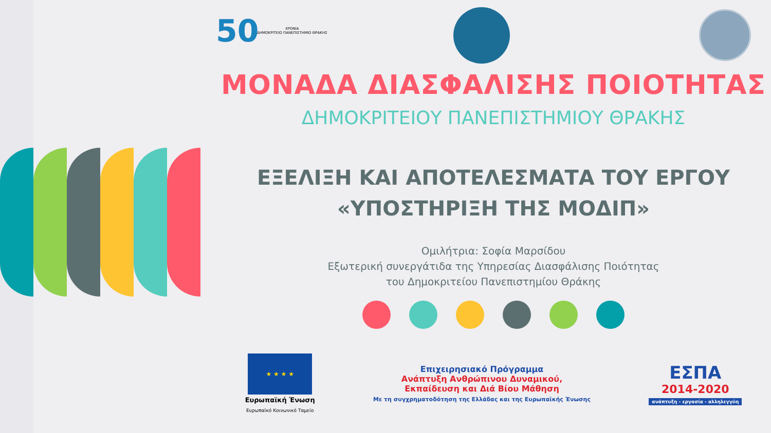50
ΧΡΟΝΙΑ
ΔΗΜΟΚΡΙΤΕΙΟ ΠΑΝΕΠΙΣΤΗΜΙΟ ΘΡΑΚΗΣ
ΜΟΝΑΔΑ ΔΙΑΣΦΑΛΙΣΗΣ ΠΟΙΟΤΗΤΑΣ
ΔΗΜΟΚΡΙΤΕΙΟΥ ΠΑΝΕΠΙΣΤΗΜΙΟΥ ΘΡΑΚΗΣ
ΕΞΕΛΙΞΗ ΚΑΙ ΑΠΟΤΕΛΕΣΜΑΤΑ ΤΟΥ ΕΡΓΟΥ
«ΥΠΟΣΤΗΡΙΞΗ ΤΗΣ ΜΟΔΙΠ»
Ομιλήτρια: Σοφία Μαρσίδου
Εξωτερική συνεργάτιδα της Υπηρεσίας Διασφάλισης Ποιότητας
του Δημοκριτείου Πανεπιστημίου Θράκης
★ ★ ★ ★
Ευρωπαϊκή Ένωση
Ευρωπαϊκό Κοινωνικό Ταμείο
Επιχειρησιακό Πρόγραμμα
Ανάπτυξη Ανθρώπινου Δυναμικού,
Εκπαίδευση και Διά Βίου Μάθηση
Με τη συγχρηματοδότηση της Ελλάδας και της Ευρωπαϊκής Ένωσης
ΕΣΠΑ
2014-2020
ανάπτυξη - εργασία - αλληλεγγύη